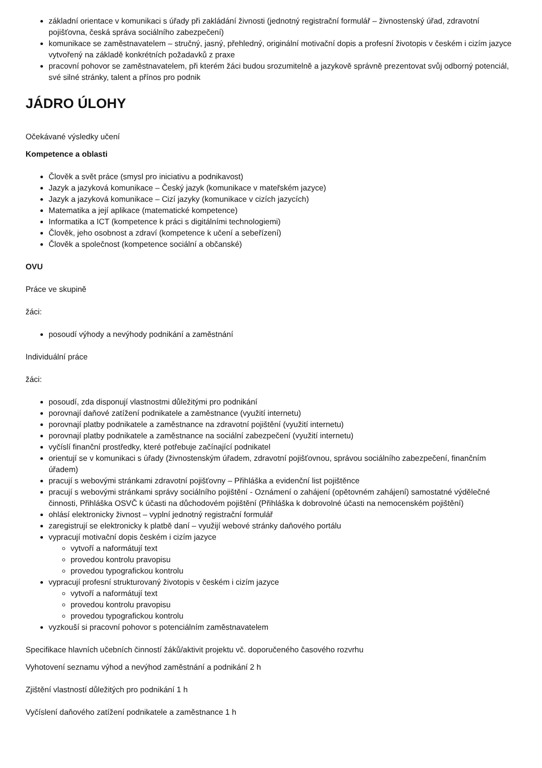základní orientace v komunikaci s úřady při zakládání živnosti (jednotný registrační formulář – živnostenský úřad, zdravotní pojišťovna, česká správa sociálního zabezpečení)
komunikace se zaměstnavatelem – stručný, jasný, přehledný, originální motivační dopis a profesní životopis v českém i cizím jazyce vytvořený na základě konkrétních požadavků z praxe
pracovní pohovor se zaměstnavatelem, při kterém žáci budou srozumitelně a jazykově správně prezentovat svůj odborný potenciál, své silné stránky, talent a přínos pro podnik
JÁDRO ÚLOHY
Očekávané výsledky učení
Kompetence a oblasti
Člověk a svět práce (smysl pro iniciativu a podnikavost)
Jazyk a jazyková komunikace – Český jazyk (komunikace v mateřském jazyce)
Jazyk a jazyková komunikace – Cizí jazyky (komunikace v cizích jazycích)
Matematika a její aplikace (matematické kompetence)
Informatika a ICT (kompetence k práci s digitálními technologiemi)
Člověk, jeho osobnost a zdraví (kompetence k učení a sebeřízení)
Člověk a společnost (kompetence sociální a občanské)
OVU
Práce ve skupině
žáci:
posoudí výhody a nevýhody podnikání a zaměstnání
Individuální práce
žáci:
posoudí, zda disponují vlastnostmi důležitými pro podnikání
porovnají daňové zatížení podnikatele a zaměstnance (využití internetu)
porovnají platby podnikatele a zaměstnance na zdravotní pojištění (využití internetu)
porovnají platby podnikatele a zaměstnance na sociální zabezpečení (využití internetu)
vyčíslí finanční prostředky, které potřebuje začínající podnikatel
orientují se v komunikaci s úřady (živnostenským úřadem, zdravotní pojišťovnou, správou sociálního zabezpečení, finančním úřadem)
pracují s webovými stránkami zdravotní pojišťovny – Přihláška a evidenční list pojištěnce
pracují s webovými stránkami správy sociálního pojištění - Oznámení o zahájení (opětovném zahájení) samostatné výdělečné činnosti, Přihláška OSVČ k účasti na důchodovém pojištění (Přihláška k dobrovolné účasti na nemocenském pojištění)
ohlásí elektronicky živnost – vyplní jednotný registrační formulář
zaregistrují se elektronicky k platbě daní – využijí webové stránky daňového portálu
vypracují motivační dopis českém i cizím jazyce
vytvoří a naformátují text
provedou kontrolu pravopisu
provedou typografickou kontrolu
vypracují profesní strukturovaný životopis v českém i cizím jazyce
vytvoří a naformátují text
provedou kontrolu pravopisu
provedou typografickou kontrolu
vyzkouší si pracovní pohovor s potenciálním zaměstnavatelem
Specifikace hlavních učebních činností žáků/aktivit projektu vč. doporučeného časového rozvrhu
Vyhotovení seznamu výhod a nevýhod zaměstnání a podnikání 2 h
Zjištění vlastností důležitých pro podnikání 1 h
Vyčíslení daňového zatížení podnikatele a zaměstnance 1 h